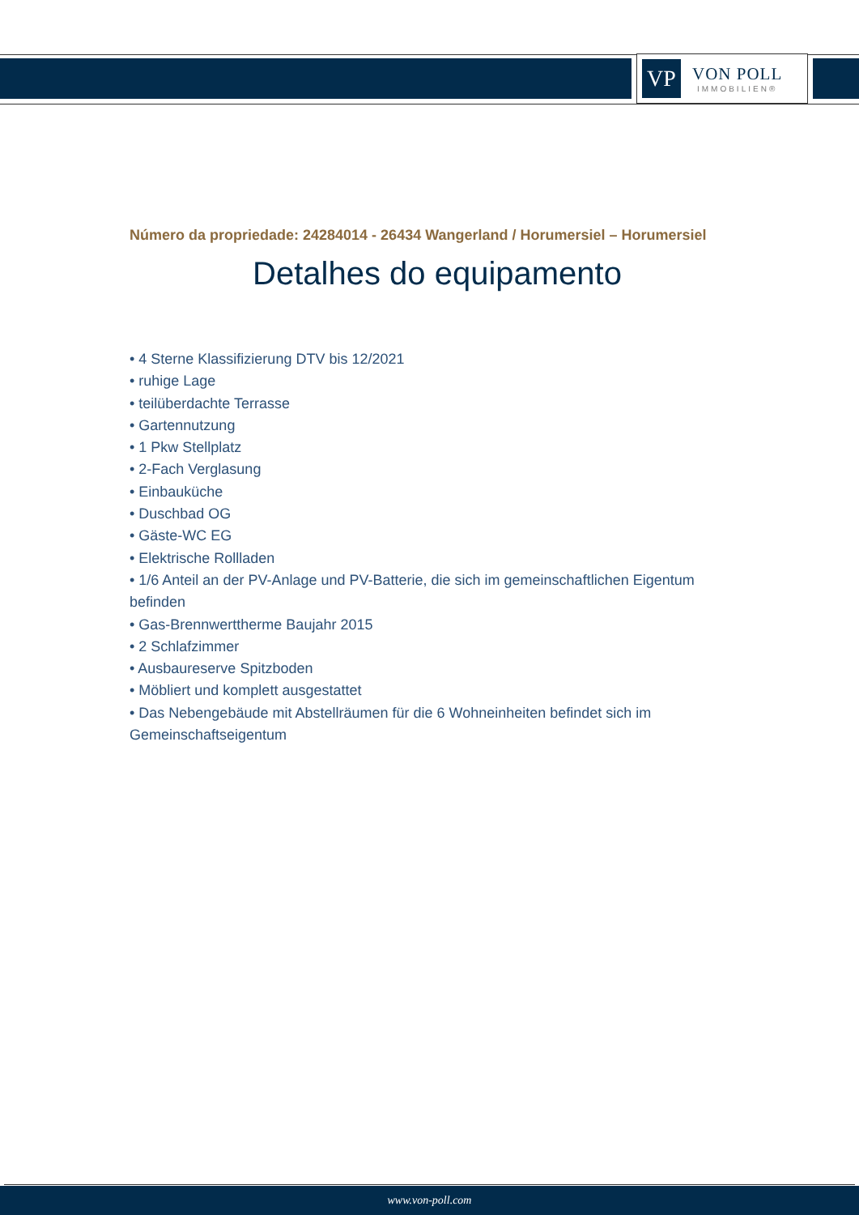VP
VON POLL
IMMOBILIEN®
Número da propriedade: 24284014 - 26434 Wangerland / Horumersiel – Horumersiel
Detalhes do equipamento
• 4 Sterne Klassifizierung DTV bis 12/2021
• ruhige Lage
• teilüberdachte Terrasse
• Gartennutzung
• 1 Pkw Stellplatz
• 2-Fach Verglasung
• Einbauküche
• Duschbad OG
• Gäste-WC EG
• Elektrische Rollladen
• 1/6 Anteil an der PV-Anlage und PV-Batterie, die sich im gemeinschaftlichen Eigentum befinden
• Gas-Brennwerttherme Baujahr 2015
• 2 Schlafzimmer
• Ausbaureserve Spitzboden
• Möbliert und komplett ausgestattet
• Das Nebengebäude mit Abstellräumen für die 6 Wohneinheiten befindet sich im Gemeinschaftseigentum
www.von-poll.com